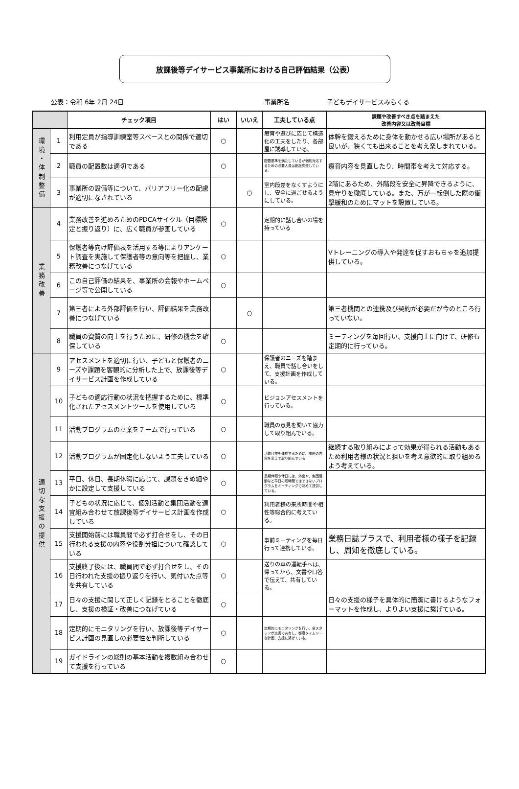放課後等デイサービス事業所における自己評価結果（公表）
公表：令和 6年 2月 24日 事業所名 子どもデイサービスみらくる
| | | チェック項目 | はい | いいえ | 工夫している点 | 課題や改善すべき点を踏まえた 改善内容又は改善目標 |
| --- | --- | --- | --- | --- | --- | --- |
| 環 境 ・ 体 制 整 備 | 1 | 利用定員が指導訓練室等スペースとの関係で適切である | ○ | | 療育や遊びに応じて構造化の工夫をしたり、各部屋に誘導している。 | 体幹を鍛えるために身体を動かせる広い場所があると良いが、狭くても出来ることを考え楽しまれている。 |
| | 2 | 職員の配置数は適切である | ○ | | 配置基準を満たしているが個別対応するための必要人員は都度調整している。 | 療育内容を見直したり、時間帯を考えて対応する。 |
| | 3 | 事業所の設備等について、バリアフリー化の配慮が適切になされている | | ○ | 室内段差をなくすようにし、安全に過ごせるようにしている。 | 2階にあるため、外階段を安全に昇降できるように、見守りを徹底している。また、万が一転倒した際の衝撃緩和のためにマットを設置している。 |
| 業 務 改 善 | 4 | 業務改善を進めるためのPDCAサイクル（目標設定と振り返り）に、広く職員が参画している | ○ | | 定期的に話し合いの場を持っている | |
| | 5 | 保護者等向け評価表を活用する等によりアンケート調査を実施して保護者等の意向等を把握し、業務改善につなげている | ○ | | | Vトレーニングの導入や発達を促すおもちゃを追加提供している。 |
| | 6 | この自己評価の結果を、事業所の会報やホームページ等で公開している | ○ | | | |
| | 7 | 第三者による外部評価を行い、評価結果を業務改善につなげている | | ○ | | 第三者機関との連携及び契約が必要だが今のところ行っていない。 |
| | 8 | 職員の資質の向上を行うために、研修の機会を確保している | ○ | | | ミーティングを毎回行い、支援向上に向けて、研修も定期的に行っている。 |
| 適 切 な 支 援 の 提 供 | 9 | アセスメントを適切に行い、子どもと保護者のニーズや課題を客観的に分析した上で、放課後等デイサービス計画を作成している | ○ | | 保護者のニーズを踏まえ、職員で話し合いをして、支援計画を作成している。 | |
| | 10 | 子どもの適応行動の状況を把握するために、標準化されたアセスメントツールを使用している | ○ | | ビジョンアセスメントを行っている。 | |
| | 11 | 活動プログラムの立案をチームで行っている | ○ | | 職員の意見を聞いて協力して取り組んでいる。 | |
| | 12 | 活動プログラムが固定化しないよう工夫している | ○ | | 活動目標を達成するために、課題の内容を変えて取り組んでいる | 継続する取り組みによって効果が得られる活動もあるため利用者様の状況と狙いを考え意欲的に取り組めるよう考えている。 |
| | 13 | 平日、休日、長期休暇に応じて、課題をきめ細やかに設定して支援している | ○ | | 長期休暇や休日には、外出や、集団活動など平日の短時間ではできないプログラムをミーティングで決めて提供している。 | |
| | 14 | 子どもの状況に応じて、個別活動と集団活動を適宜組み合わせて放課後等デイサービス計画を作成している | ○ | | 利用者様の来所時間や相性等総合的に考えている。 | |
| | 15 | 支援開始前には職員間で必ず打合せをし、その日行われる支援の内容や役割分担について確認している | ○ | | 事前ミーティングを毎日行って連携している。 | 業務日誌プラスで、利用者様の様子を記録し、周知を徹底している。 |
| | 16 | 支援終了後には、職員間で必ず打合せをし、その日行われた支援の振り返りを行い、気付いた点等を共有している | ○ | | 送りの車の運転手へは、帰ってから、文書や口答で伝えて、共有している。 | |
| | 17 | 日々の支援に関して正しく記録をとることを徹底し、支援の検証・改善につなげている | ○ | | | 日々の支援の様子を具体的に簡潔に書けるようなフォーマットを作成し、よりよい支援に繋げている。 |
| | 18 | 定期的にモニタリングを行い、放課後等デイサービス計画の見直しの必要性を判断している | ○ | | 定期的にモニタリングを行い、全スタッフが文書で共有し、都度タイムリーな計画、支援に繋げている。 | |
| | 19 | ガイドラインの総則の基本活動を複数組み合わせて支援を行っている | ○ | | | |